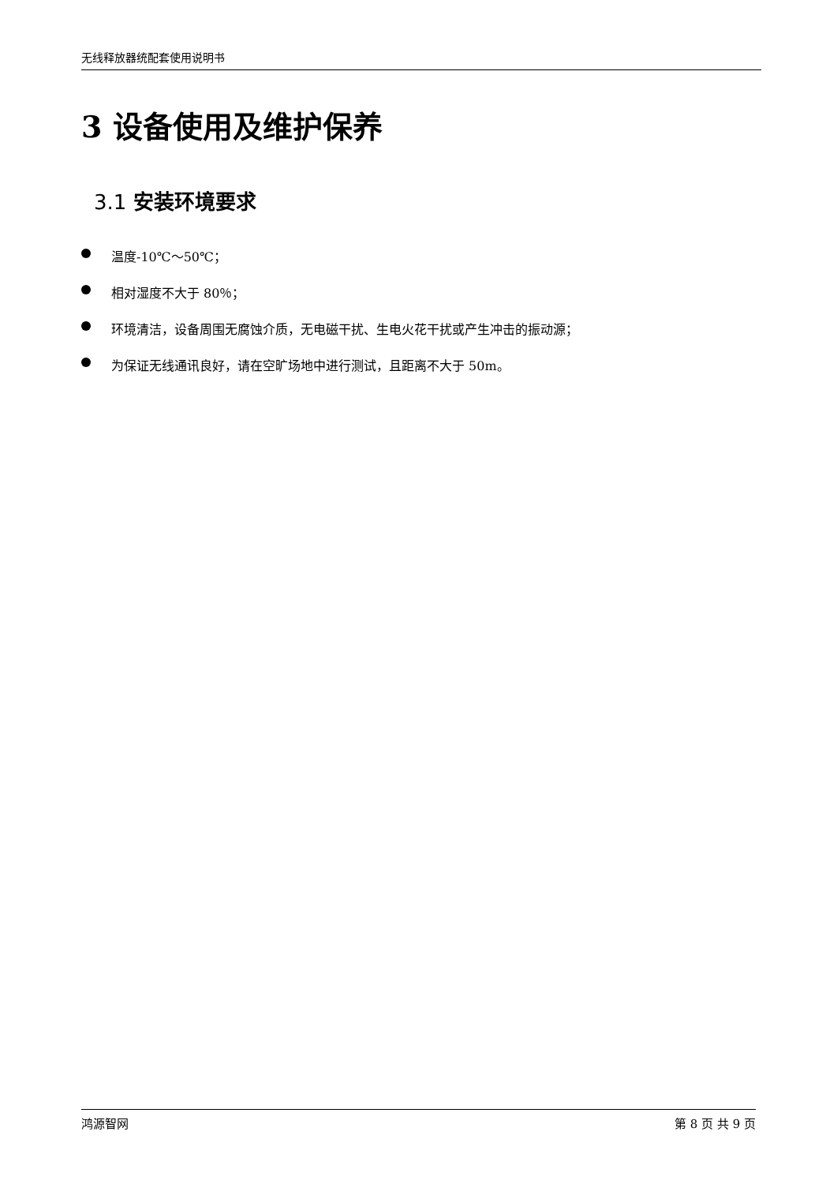无线释放器统配套使用说明书
3 设备使用及维护保养
3.1 安装环境要求
温度-10℃～50℃；
相对湿度不大于 80％；
环境清洁，设备周围无腐蚀介质，无电磁干扰、生电火花干扰或产生冲击的振动源；
为保证无线通讯良好，请在空旷场地中进行测试，且距离不大于 50m。
鸿源智网 第 8 页 共 9 页